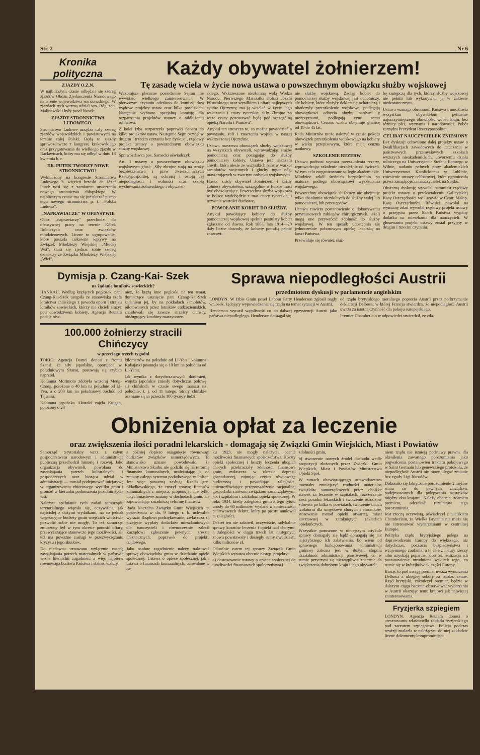Str. 2 Nr 6
Kronika polityczna
ZJAZDY O.Z.N.
W najbliższym czasie odbędzie się szereg zjazdów Obozu Zjednoczenia Narodowego na terenie województwa warszawskiego. W zjazdach tych wezmą udział sen. Róg, sen. Malinowski i były poseł Nosek.
ZJAZDY STRONNICTWA LUDOWEGO.
Stronnictwo Ludowe urządza cały szereg zjazdów wojewódzkich i powiatowych na terenie całej Polski. Będą to zjazdy sprawozdawcze z kongresu krakowskiego oraz przygotowania do wielkiego zjazdu w Racławicach, który ma się odbyć w dniu 18 kwietnia b. r.
DR. PUTEK TWORZY NOWE STRONNICTWO?
Wykluczony na kongresie Stronnictwa Ludowego b. więzień brzeski dr. Józef Putek nosi się z zamiarem utworzenia nowego stronnictwa chłopskiego. W najbliższym czasie ma się już ukazać pismo tego nowego stronnictwa p. t. „Polska Ludowa".
„NAPRAWIACZE" W OFENSYWIE
Obóz „naprawiaczy" przechodzi do ofensywnej pracy na terenie Kółek Rolniczych oraz związków młodzieżowych. Liczne to ugrupowanie, które posiada całkowite wpływy na Związek Młodzieży Wiejskiej „Młodej Wsi", stara się zjednać sobie szereg działaczy ze Związku Młodzieży Wiejskiej „Wici".
Każdy obywatel żołnierzem!
Tę zasadę wciela w życie nowa ustawa o powszechnym obowiązku służby wojskowej
Wczorajsze plenarne posiedzenie Sejmu nie wywołało wielkiego zainteresowania. W pierwszym czytaniu odesłano do komisyj dwa rządowe projekty ustaw oraz kilka poselskich. Następnie wybrano specjalną komisję dla rozpatrzenia projektów ustawy o oddłużeniu rolnictwa.
Z kolei Izba rozpatrzyła poprawki Senatu do kilku projektów ustaw. Następnie Sejm przyjął w drugim i trzecim czytaniu bez dyskusji, rządowy projekt ustawy o powszechnym obowiązku służby wojskowej.
Sprawozdawca pos. Sarnecki oświadczył:
Art. 1 ustawy o powszechnym obowiązku wojskowym głosi: „Siły zbrojne stoją na straży bezpieczeństwa i praw zwierzchniczych Rzeczypospolitej, są ochroną i ostoją Jej niepodległości i wolności oraz szkołą wychowania żołnierskiego i obywatel-
skiego. Wskrzeszone niezłomną wolą Wodza Narodu, Pierwszego Marszałka Polski Józefa Piłsudskiego oraz wysiłkiem i ofiarą najlepszych synów Ojczyzny, ma ją wcielać w życie Jego wskazania i cnoty rycerskie. Siły Zbrojne po wsze czasy pozostawać będą pod szczególną opieką Narodu i Państwa".
Artykuł ten streszcza to, co można powiedzieć o powstaniu, roli i znaczeniu wojska w naszej wskrzeszonej Ojczyźnie.
Ustawa rozszerza obowiązek służby wojskowej na wszystkich obywateli, wprowadzając służbę pomocniczą oraz pociągając do służby pomocniczej kobiety. Ustawa jest nakazem chwili, która niesie ze wszystkich państw warkot samolotów wojennych i głuchy tupot nóg, maszerujących w zwartym ordynku wojskowym
Hasło: każdy obywatel żołnierzem i każdy żołnierz obywatelem, szczególnie w Polsce musi być obowiązujące. Powszechna służba wojskowa w Polsce wydobędzie z mas cnoty rycerskie, i rozwinie wartości duchowe.
POWOŁANIE KOBIET DO SŁUŻBY.
Artykuł powołujący kobiety do służby pomocniczej wojskowej spełnia postulaty kobiet zgłaszane od dawna. Rok 1863, lata 1914—20 dały liczne dowody, że kobiety potrafią pełnić zaszczyt-
nie służbę wojskową. Zaciąg kobiet do pomocniczej służby wojskowej jest ochotniczy, ale kobiety, które złożyły deklarację ochotniczą i ukończyły przeszkolenie wojskowe, podlegają obowiązkowi odbycia służby narówni z mężczyznami, podlegają cymi temu obowiązkowi. Cenzus wieku obejmuje granicę od 19 do 45 lat.
Rada Ministrów może nałożyć w czasie pokoju obowiązek przeszkolenia wojskowego na kobiety w wieku przepisowym, które mają cenzus naukowy.
SZKOLENIE REZERW.
Ustawa podnosi wymiar przeszkolenia rezerw, wprowadzając szkolenie niezależnie od ćwiczeń. W tym celu zorganizowane są legie akademickie. Młodzież szkół średnich bezpośrednio po maturze podlega obowiązkowi wyszkolenia wojskowego.
Powszechny obowiązek służbowy nie obejmuje tylko absolutnie niezdolnych do służby stałej lub pomocniczej, lub przestępców.
Ustawa zawiera postanowienie o dokonywaniu przymusowych zabiegów chirurgicznych, jeżeli mogą one przywrócić zdolność do służby wojskowej. W ten sposób udostępnia się jednocześnie poborowym opiekę lekarską na koszt Państwa.
Przewiduje się również służ-
bę zastępczą dla tych, którzy służby wojskowej nie pełnili lub wykonywali ją w zakresie niedostatecznym.
Ustawa wzmaga obronność Państwa i umożliwia wszystkim obywatelom pełnienie najszczytniejszego obowiązku wobec kraju, bez różnicy płci, wyznania i narodowości. Pobór zarządza Prezydent Rzeczypospolitej.
CELIBAT NAUCZYCIELEK ZNIESIONY
Bez dyskusji uchwalono dalej projekty ustaw o kwalifikacjach zawodowych do nauczania w państwowych przemysłowych szkołach wyższych nieakademickich, utworzeniu działu rolniczego na Uniwersytecie Stefana Batorego w Wilnie, nadaniu pełnych praw akademickich Uniwersytetowi Katolickiemu w Lublinie, zniesienie ustawy celibatowej, która ograniczała prawa zamążpójścia nauczycielek na Śląsku.
Obszerną dyskusję wywołał natomiast rządowy projekt ustawy o przekształceniu Galicyjskiej Kasy Oszczędności we Lwowie w Centr. Małop. Kasę Oszczędności. Również powołał na wymianę zdań wywołał rządowy projekt ustawy o przejęciu przez Skarb Państwa wypłaty dodatku na mieszkania dla nauczycieli. W głosowaniu projekt ustawy został przyjęty w drugim i trzecim czytaniu.
Dymisja p. Czang-Kai- Szek
na żądanie lotników sowieckich?
HANKAU. Według krążących pogłosek, pani Czang-Kai-Szek ustąpiła ze stanowiska szefa lotnictwa chińskiego z powodu oporu i strajku lotników sowieckich, którzy nie chcieli służyć pod dowództwem kobiety. Agencja Reutera podaje rów-
nież, że krążą inne pogłoski na ten temat, tłumaczące usunięcie pani Czang-Kai-Szek żądaniem jej, by na pokładach samolotów, pilotowanych przez lotników cudzoziemskich, znajdowali się zawsze strzelcy chińscy, obsługujący karabiny maszynowe.
100.000 żołnierzy stracili Chińczycy
w przeciągu trzech tygodni
TOKIO. Agencja Domei donosi z frontu Szansi, że siły japońskie, oporujące w południowym Szansi, posuwają się szybko naprzód.
Kolumna Morimoto zdobyła wczoraj Meng-Czong, położone o 40 km na południe od Li-Yen, a o 200 km na południowy zachód od Tajuanu.
Kolumna japońska Akazaki zajęła Kuigan, położony o 20
kilometrów na południe od Li-Yen i kolumna Kobajaszi posunęła się o 10 km na południu od Li-Yenu.
Jak wynika z dotychczasowych doniesień, wojska japońskie zniosły dotychczas połowę sił chińskich w czasie swego marszu na południe, t. j. od 11 lutego. Straty chińskie oceniane są na przeszło 100 tysięcy ludzi.
Sprawa niepodległości Austrii
przedmiotem dyskusji w parlamencie angielskim
LONDYN. W Izbie Gmin poseł Labour Party Henderson zgłosił nagły wniosek, żądający wypowiedzenia się rządu na temat sytuacji w Austrii.
Henderson wyraził wątpliwość co do dalszej egzystencji Austrii jako państwa niepodległego. Henderson domagał się
od rządu brytyjskiego moralnego poparcia Austrii przez podtrzymanie deklaracji Delbosa, w której Francja stwierdza, że niepodległość Austrii uważa za istotną czynność dla pokoju europejskiego.
Premier Chamberlain w odpowiedzi stwierdził, że zda-
Obniżenia opłat za leczenie
oraz zwiększenia ilości poradni lekarskich - domagają się Związki Gmin Wiejskich, Miast i Powiatów
Samorząd terytorialny wraz z całym gospodarstwem narodowym i administracją publiczną przechodził historię i rozwój. Jako organizacja obywateli, powołana do zaspakajania potrzeb kulturalnych i gospodarczych oraz biorąca udział w administracji — musiał podejmować inicjatywę w organizowaniu zbiorowego wysiłku gmin i gromad w kierunku podnoszenia poziomu życia wsi.
Należyte spełnianie tych zadań samorządu terytorialnego wiązało się, oczywiście, jak najściślej z dużymi wydatkami, na co jednak wegetacyjne budżety gmin wiejskich właściwie pozwolić sobie nie mogły. To też samorząd zmuszony był w tym okresie ponosić ofiary, przewyższające stanowczo jego możliwości, ale też ma poważne zasługi w przezwyciężaniu kryzysu i jego skutków.
Do niedawna uznawano wyłącznie zasadę zaspakajania potrzeb materialnych w państwie wedle hierarchii zagadnień, a więc najpierw równowaga budżetu Państwa i stałość waluty,
a później dopiero osiągnięcie równowagi budżetów związków samorządowych. To stanowisko uznane powodowało, że Ministerstwo Skarbu nie godziło się na reformę finansów komunalnych, uzależniając ją od zmiany całego systemu podatkowego w Polsce. Jest więc poważną zasługą Rządu gen. Składkowskiego, że ruszył sprawę finansów komunalnych z miejsca, proponując nie tylko natychmiastowe zmiany w dochodach gmin, ale zapowiadając zasadniczą reformę finansów.
Rada Naczelna Związku Gmin Wiejskich na posiedzeniu w dn. 9 lutego r. b. uchwaliła wyrazić Rządowi podziękowanie, zwłaszcza za przejęcie wypłaty dodatków mieszkaniowych dla nauczycieli i równocześnie zalecił Zarządowi zgłoszenie pewnych, zresztą nieznacznych, poprawek do projektu rządowego.
Jako osobne zagadnienie należy traktować sprawę obowiązków gmin w dziedzinie opieki społecznej. Ustawa o opiece społecznej, jak i ustawa o finansach komunalnych, uchwalone w ro-
ku 1923, nie mogły należycie ocenić możliwości finansowych społeczeństwa. Koszty opieki społecznej i koszty leczenia ubogich chorych przekraczały zdolności finansowe gmin, zwłaszcza w okresie depresji gospodarczej, rujnując często równowagę budżetową i powodując zaległości, uniemożliwiające przeprowadzenie racjonalnej gospodarki zarówno związkom samorządowym, jak i szpitalom i zakładom opieki społecznej. W roku 1934, kiedy zaległości gmin z tego tytułu urosły do 60 milionów, wydano z konieczności państwowych dekret, który po prostu anulował te zaległości.
Dekret ten nie załatwił, oczywiście, radykalnie sprawy kosztów leczenia i opieki nad chorymi, a zaległości w ciągu trzech lat następnych znowu powstawały i dosięgły sumy dwudziestu kilku milionów zł.
Odnośnie zatem tej sprawy Związek Gmin Wiejskich wysuwa obecnie następ. projekty:
a) dostosowanie ustawy o opiece społecznej do możliwości finansowych społeczeństwa i
zdolności gmin,
b) stworzenie nowych źródeł dochodu wedle propozycji złożonych przez Związki: Gmin Wiejskich, Miast i Powiatów Ministerstwu Opieki Społ.
W ramach obowiązującego ustawodawstwa możnaby zmniejszyć trudności materialne związków samorządowych przez obniżkę stawek za leczenie w szpitalach, rozszerzenie sieci poradni lekarskich i tworzenie ośrodków zdrowia po kilka w powiatach, tworzenie tanich izolatorni dla umysłowo chorych i chroników, stosowanie metod opieki otwartej, miast kosztownej w zamkniętych zakładach opiekuńczych.
Wszystkie poruszone w niniejszym artykule sprawy domagały się bądź domagają się jak najszybszego ich załatwienia, bo wiem od sprawnego funkcjonowania administracji gminnej zależna jest w dużym stopniu działalność administracji państwowej, co w sumie przyczyni się niewątpliwie znacznie do zwiększenia dobrobytu kraju i jego obywateli.
niem rządu nie istnieją podstawy prawne dla określenia zawartego porozumienia jako pogwałcenia postanowień traktatu pokojowego w Saint Germain lub genewskiego protokołu, że niepodległość Austrii nie może ulegać zmianie bez zgody Ligi Narodów.
Dokonało się faktycznie porozumienie 2 mężów stanu co do pewnych zarządzeń, podejmowanych dla polepszenia stosunków między obu krajami. Należy obecnie, zdaniem premiera, odczekać rezultatów tego porozumienia.
Jest rzeczą oczywistą, oświadczył z naciskiem Chamberlain, że Wielka Brytania nie może się nie interesować wydarzeniami w centralnej Europie.
Polityka rządu brytyjskiego polega na doprowadzeniu Europy do większego, niż dotychczas, poczucia bezpieczeństwa i wzajemnego zaufania, a te cele z natury rzeczy albo uzyskają poparcie, albo też realizacja ich postanowienie utrudniona wskutek tego, co stanie się w którejkolwiek części Europy.
Biorąc to pod uwagę premier uważa wynurzenia Delbosa z ubiegłej soboty za bardzo cenne. Rząd brytyjski, zakończył premier, będzie w dalszym ciągu bacznie obserwował wydarzenia w Austrii okazując temu krajowi jak najwięcej zainteresowania.
Fryzjerka szpiegiem
LONDYN. Agencja Reutera donosi o aresztowaniu właścicielki zakładu fryzjerskiego pod zarzutem szpiegostwa. Policja podczas rewizji znalazła w należącym do niej zakładzie liczne dokumenty kompromitujące.